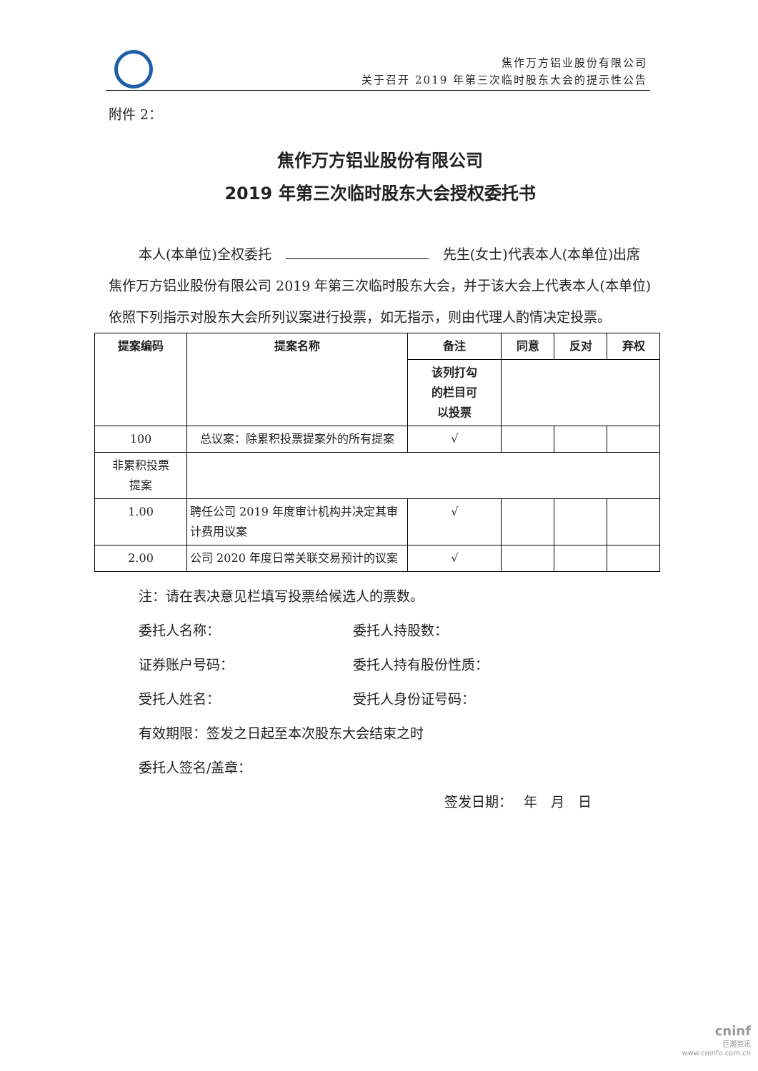焦作万方铝业股份有限公司
关于召开 2019 年第三次临时股东大会的提示性公告
附件 2：
焦作万方铝业股份有限公司
2019 年第三次临时股东大会授权委托书
本人(本单位)全权委托 先生(女士)代表本人(本单位)出席焦作万方铝业股份有限公司 2019 年第三次临时股东大会，并于该大会上代表本人(本单位)依照下列指示对股东大会所列议案进行投票，如无指示，则由代理人酌情决定投票。
| 提案编码 | 提案名称 | 备注 | 同意 | 反对 | 弃权 |
| --- | --- | --- | --- | --- | --- |
| | | 该列打勾 的栏目可 以投票 | | | |
| 100 | 总议案：除累积投票提案外的所有提案 | √ | | | |
| 非累积投票 提案 | | | | | |
| 1.00 | 聘任公司 2019 年度审计机构并决定其审计费用议案 | √ | | | |
| 2.00 | 公司 2020 年度日常关联交易预计的议案 | √ | | | |
注：请在表决意见栏填写投票给候选人的票数。
委托人名称： 委托人持股数：
证券账户号码： 委托人持有股份性质：
受托人姓名： 受托人身份证号码：
有效期限：签发之日起至本次股东大会结束之时
委托人签名/盖章：
签发日期：　 年　月　日
cninf
巨潮资讯
www.cninfo.com.cn